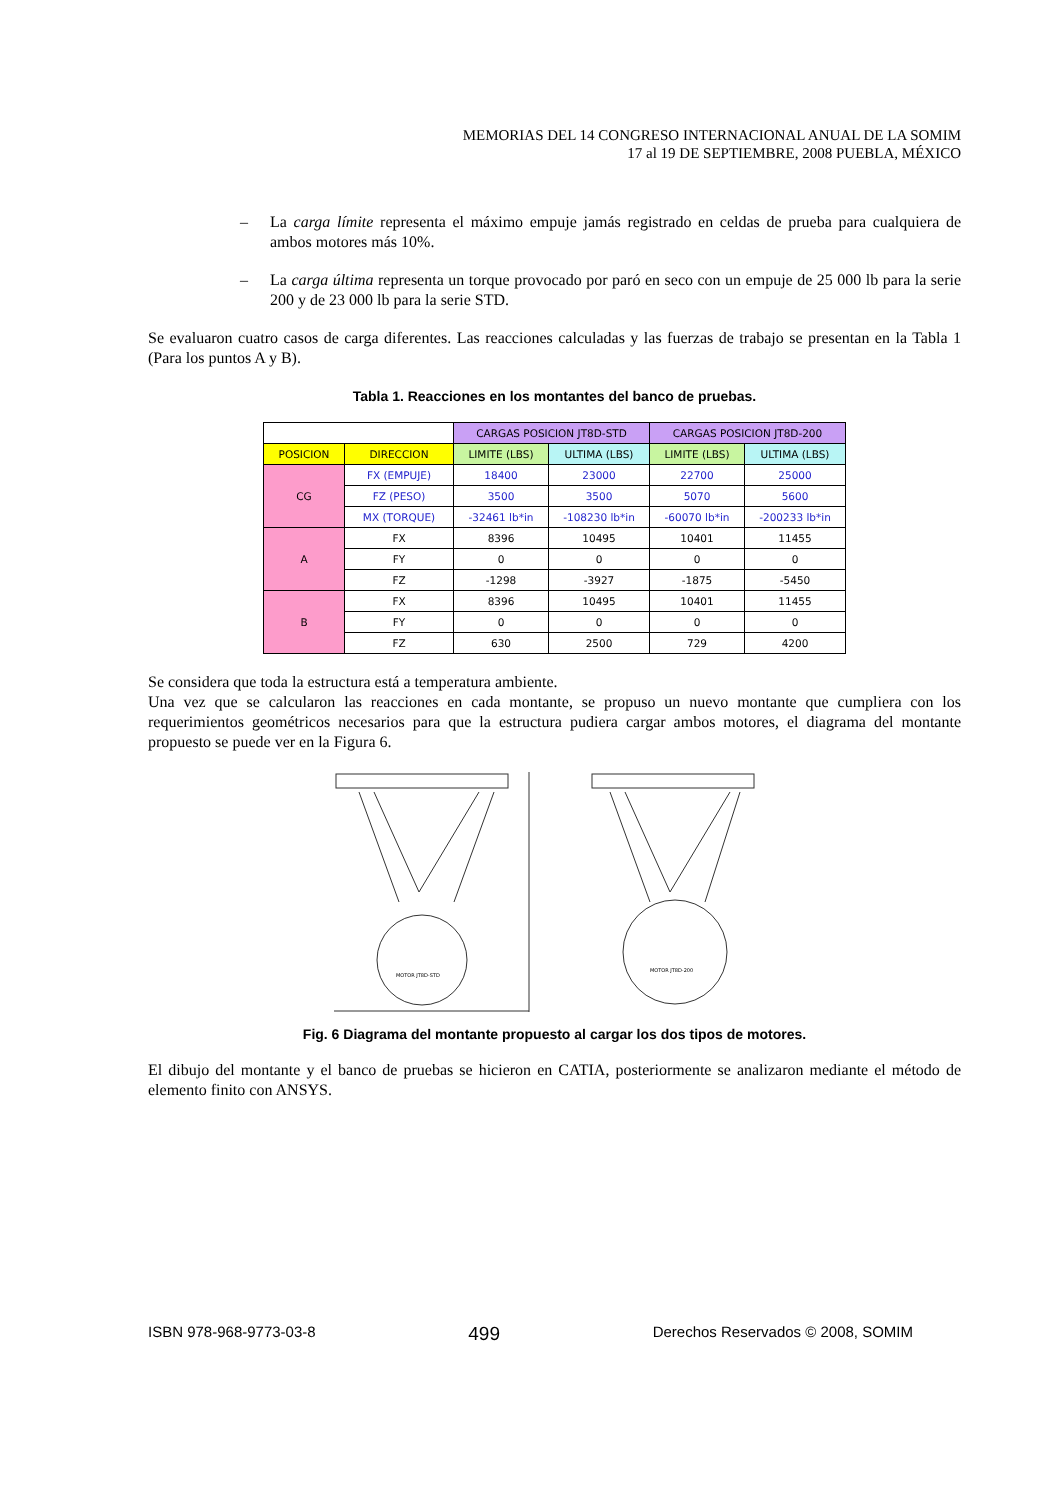MEMORIAS DEL 14 CONGRESO INTERNACIONAL ANUAL DE LA SOMIM
17 al 19 DE SEPTIEMBRE, 2008 PUEBLA, MÉXICO
– La carga límite representa el máximo empuje jamás registrado en celdas de prueba para cualquiera de ambos motores más 10%.
– La carga última representa un torque provocado por paró en seco con un empuje de 25 000 lb para la serie 200 y de 23 000 lb para la serie STD.
Se evaluaron cuatro casos de carga diferentes. Las reacciones calculadas y las fuerzas de trabajo se presentan en la Tabla 1 (Para los puntos A y B).
Tabla 1. Reacciones en los montantes del banco de pruebas.
| | | CARGAS POSICION JT8D-STD | | CARGAS POSICION JT8D-200 | |
| POSICION | DIRECCION | LIMITE (LBS) | ULTIMA (LBS) | LIMITE (LBS) | ULTIMA (LBS) |
| CG | FX (EMPUJE) | 18400 | 23000 | 22700 | 25000 |
| | FZ (PESO) | 3500 | 3500 | 5070 | 5600 |
| | MX (TORQUE) | -32461 lb*in | -108230 lb*in | -60070 lb*in | -200233 lb*in |
| A | FX | 8396 | 10495 | 10401 | 11455 |
| | FY | 0 | 0 | 0 | 0 |
| | FZ | -1298 | -3927 | -1875 | -5450 |
| B | FX | 8396 | 10495 | 10401 | 11455 |
| | FY | 0 | 0 | 0 | 0 |
| | FZ | 630 | 2500 | 729 | 4200 |
Se considera que toda la estructura está a temperatura ambiente.
Una vez que se calcularon las reacciones en cada montante, se propuso un nuevo montante que cumpliera con los requerimientos geométricos necesarios para que la estructura pudiera cargar ambos motores, el diagrama del montante propuesto se puede ver en la Figura 6.
MOTOR JT8D-STD
MOTOR JT8D-200
Fig. 6 Diagrama del montante propuesto al cargar los dos tipos de motores.
El dibujo del montante y el banco de pruebas se hicieron en CATIA, posteriormente se analizaron mediante el método de elemento finito con ANSYS.
ISBN 978-968-9773-03-8 499 Derechos Reservados © 2008, SOMIM